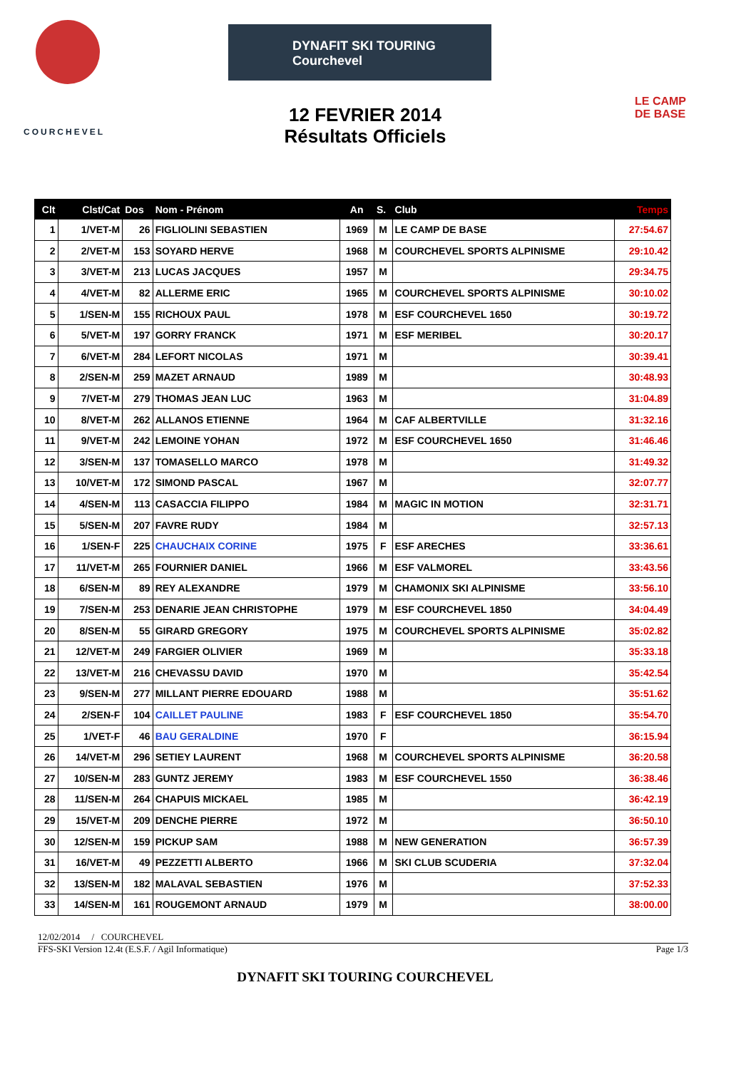COURCHEVEL
DYNAFIT SKI TOURING Courchevel
LE CAMP
DE BASE
12 FEVRIER 2014
Résultats Officiels
| Clt | Clst/Cat | Dos | Nom - Prénom | An | S. | Club | Temps |
| --- | --- | --- | --- | --- | --- | --- | --- |
| 1 | 1/VET-M | 26 | FIGLIOLINI SEBASTIEN | 1969 | M | LE CAMP DE BASE | 27:54.67 |
| 2 | 2/VET-M | 153 | SOYARD HERVE | 1968 | M | COURCHEVEL SPORTS ALPINISME | 29:10.42 |
| 3 | 3/VET-M | 213 | LUCAS JACQUES | 1957 | M | | 29:34.75 |
| 4 | 4/VET-M | 82 | ALLERME ERIC | 1965 | M | COURCHEVEL SPORTS ALPINISME | 30:10.02 |
| 5 | 1/SEN-M | 155 | RICHOUX PAUL | 1978 | M | ESF COURCHEVEL 1650 | 30:19.72 |
| 6 | 5/VET-M | 197 | GORRY FRANCK | 1971 | M | ESF MERIBEL | 30:20.17 |
| 7 | 6/VET-M | 284 | LEFORT NICOLAS | 1971 | M | | 30:39.41 |
| 8 | 2/SEN-M | 259 | MAZET ARNAUD | 1989 | M | | 30:48.93 |
| 9 | 7/VET-M | 279 | THOMAS JEAN LUC | 1963 | M | | 31:04.89 |
| 10 | 8/VET-M | 262 | ALLANOS ETIENNE | 1964 | M | CAF ALBERTVILLE | 31:32.16 |
| 11 | 9/VET-M | 242 | LEMOINE YOHAN | 1972 | M | ESF COURCHEVEL 1650 | 31:46.46 |
| 12 | 3/SEN-M | 137 | TOMASELLO MARCO | 1978 | M | | 31:49.32 |
| 13 | 10/VET-M | 172 | SIMOND PASCAL | 1967 | M | | 32:07.77 |
| 14 | 4/SEN-M | 113 | CASACCIA FILIPPO | 1984 | M | MAGIC IN MOTION | 32:31.71 |
| 15 | 5/SEN-M | 207 | FAVRE RUDY | 1984 | M | | 32:57.13 |
| 16 | 1/SEN-F | 225 | CHAUCHAIX CORINE | 1975 | F | ESF ARECHES | 33:36.61 |
| 17 | 11/VET-M | 265 | FOURNIER DANIEL | 1966 | M | ESF VALMOREL | 33:43.56 |
| 18 | 6/SEN-M | 89 | REY ALEXANDRE | 1979 | M | CHAMONIX SKI ALPINISME | 33:56.10 |
| 19 | 7/SEN-M | 253 | DENARIE JEAN CHRISTOPHE | 1979 | M | ESF COURCHEVEL 1850 | 34:04.49 |
| 20 | 8/SEN-M | 55 | GIRARD GREGORY | 1975 | M | COURCHEVEL SPORTS ALPINISME | 35:02.82 |
| 21 | 12/VET-M | 249 | FARGIER OLIVIER | 1969 | M | | 35:33.18 |
| 22 | 13/VET-M | 216 | CHEVASSU DAVID | 1970 | M | | 35:42.54 |
| 23 | 9/SEN-M | 277 | MILLANT PIERRE EDOUARD | 1988 | M | | 35:51.62 |
| 24 | 2/SEN-F | 104 | CAILLET PAULINE | 1983 | F | ESF COURCHEVEL 1850 | 35:54.70 |
| 25 | 1/VET-F | 46 | BAU GERALDINE | 1970 | F | | 36:15.94 |
| 26 | 14/VET-M | 296 | SETIEY LAURENT | 1968 | M | COURCHEVEL SPORTS ALPINISME | 36:20.58 |
| 27 | 10/SEN-M | 283 | GUNTZ JEREMY | 1983 | M | ESF COURCHEVEL 1550 | 36:38.46 |
| 28 | 11/SEN-M | 264 | CHAPUIS MICKAEL | 1985 | M | | 36:42.19 |
| 29 | 15/VET-M | 209 | DENCHE PIERRE | 1972 | M | | 36:50.10 |
| 30 | 12/SEN-M | 159 | PICKUP SAM | 1988 | M | NEW GENERATION | 36:57.39 |
| 31 | 16/VET-M | 49 | PEZZETTI ALBERTO | 1966 | M | SKI CLUB SCUDERIA | 37:32.04 |
| 32 | 13/SEN-M | 182 | MALAVAL SEBASTIEN | 1976 | M | | 37:52.33 |
| 33 | 14/SEN-M | 161 | ROUGEMONT ARNAUD | 1979 | M | | 38:00.00 |
12/02/2014 / COURCHEVEL
FFS-SKI Version 12.4t (E.S.F. / Agil Informatique) Page 1/3
DYNAFIT SKI TOURING COURCHEVEL